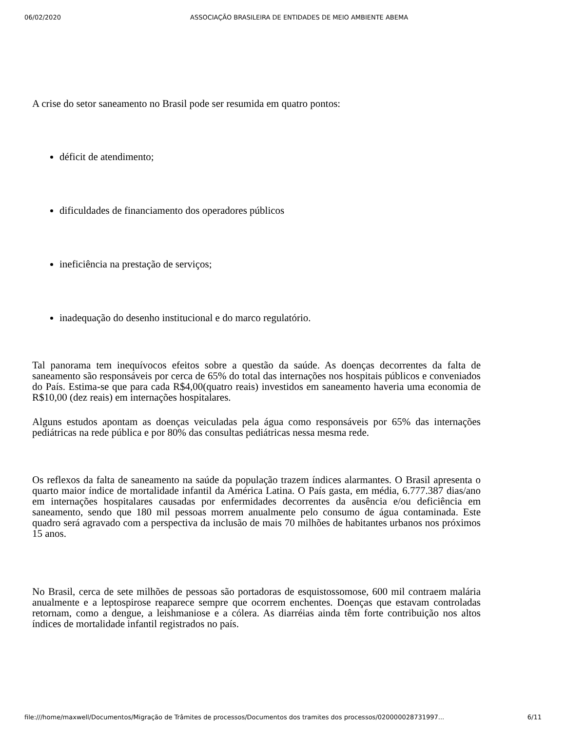06/02/2020 ASSOCIAÇÃO BRASILEIRA DE ENTIDADES DE MEIO AMBIENTE ABEMA
A crise do setor saneamento no Brasil pode ser resumida em quatro pontos:
déficit de atendimento;
dificuldades de financiamento dos operadores públicos
ineficiência na prestação de serviços;
inadequação do desenho institucional e do marco regulatório.
Tal panorama tem inequívocos efeitos sobre a questão da saúde. As doenças decorrentes da falta de saneamento são responsáveis por cerca de 65% do total das internações nos hospitais públicos e conveniados do País. Estima-se que para cada R$4,00(quatro reais) investidos em saneamento haveria uma economia de R$10,00 (dez reais) em internações hospitalares.
Alguns estudos apontam as doenças veiculadas pela água como responsáveis por 65% das internações pediátricas na rede pública e por 80% das consultas pediátricas nessa mesma rede.
Os reflexos da falta de saneamento na saúde da população trazem índices alarmantes. O Brasil apresenta o quarto maior índice de mortalidade infantil da América Latina. O País gasta, em média, 6.777.387 dias/ano em internações hospitalares causadas por enfermidades decorrentes da ausência e/ou deficiência em saneamento, sendo que 180 mil pessoas morrem anualmente pelo consumo de água contaminada. Este quadro será agravado com a perspectiva da inclusão de mais 70 milhões de habitantes urbanos nos próximos 15 anos.
No Brasil, cerca de sete milhões de pessoas são portadoras de esquistossomose, 600 mil contraem malária anualmente e a leptospirose reaparece sempre que ocorrem enchentes. Doenças que estavam controladas retornam, como a dengue, a leishmaniose e a cólera. As diarréias ainda têm forte contribuição nos altos índices de mortalidade infantil registrados no país.
file:///home/maxwell/Documentos/Migração de Trâmites de processos/Documentos dos tramites dos processos/020000028731997... 6/11